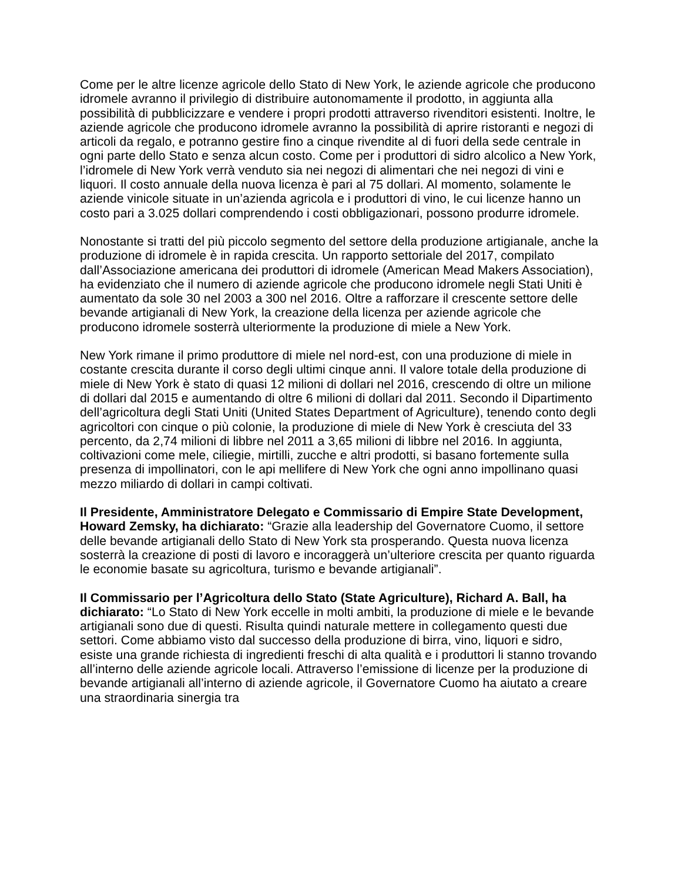Come per le altre licenze agricole dello Stato di New York, le aziende agricole che producono idromele avranno il privilegio di distribuire autonomamente il prodotto, in aggiunta alla possibilità di pubblicizzare e vendere i propri prodotti attraverso rivenditori esistenti. Inoltre, le aziende agricole che producono idromele avranno la possibilità di aprire ristoranti e negozi di articoli da regalo, e potranno gestire fino a cinque rivendite al di fuori della sede centrale in ogni parte dello Stato e senza alcun costo. Come per i produttori di sidro alcolico a New York, l’idromele di New York verrà venduto sia nei negozi di alimentari che nei negozi di vini e liquori. Il costo annuale della nuova licenza è pari al 75 dollari. Al momento, solamente le aziende vinicole situate in un’azienda agricola e i produttori di vino, le cui licenze hanno un costo pari a 3.025 dollari comprendendo i costi obbligazionari, possono produrre idromele.
Nonostante si tratti del più piccolo segmento del settore della produzione artigianale, anche la produzione di idromele è in rapida crescita. Un rapporto settoriale del 2017, compilato dall’Associazione americana dei produttori di idromele (American Mead Makers Association), ha evidenziato che il numero di aziende agricole che producono idromele negli Stati Uniti è aumentato da sole 30 nel 2003 a 300 nel 2016. Oltre a rafforzare il crescente settore delle bevande artigianali di New York, la creazione della licenza per aziende agricole che producono idromele sosterrà ulteriormente la produzione di miele a New York.
New York rimane il primo produttore di miele nel nord-est, con una produzione di miele in costante crescita durante il corso degli ultimi cinque anni. Il valore totale della produzione di miele di New York è stato di quasi 12 milioni di dollari nel 2016, crescendo di oltre un milione di dollari dal 2015 e aumentando di oltre 6 milioni di dollari dal 2011. Secondo il Dipartimento dell’agricoltura degli Stati Uniti (United States Department of Agriculture), tenendo conto degli agricoltori con cinque o più colonie, la produzione di miele di New York è cresciuta del 33 percento, da 2,74 milioni di libbre nel 2011 a 3,65 milioni di libbre nel 2016. In aggiunta, coltivazioni come mele, ciliegie, mirtilli, zucche e altri prodotti, si basano fortemente sulla presenza di impollinatori, con le api mellifere di New York che ogni anno impollinano quasi mezzo miliardo di dollari in campi coltivati.
Il Presidente, Amministratore Delegato e Commissario di Empire State Development, Howard Zemsky, ha dichiarato: “Grazie alla leadership del Governatore Cuomo, il settore delle bevande artigianali dello Stato di New York sta prosperando. Questa nuova licenza sosterrà la creazione di posti di lavoro e incoraggerà un’ulteriore crescita per quanto riguarda le economie basate su agricoltura, turismo e bevande artigianali”.
Il Commissario per l’Agricoltura dello Stato (State Agriculture), Richard A. Ball, ha dichiarato: “Lo Stato di New York eccelle in molti ambiti, la produzione di miele e le bevande artigianali sono due di questi. Risulta quindi naturale mettere in collegamento questi due settori. Come abbiamo visto dal successo della produzione di birra, vino, liquori e sidro, esiste una grande richiesta di ingredienti freschi di alta qualità e i produttori li stanno trovando all’interno delle aziende agricole locali. Attraverso l’emissione di licenze per la produzione di bevande artigianali all’interno di aziende agricole, il Governatore Cuomo ha aiutato a creare una straordinaria sinergia tra